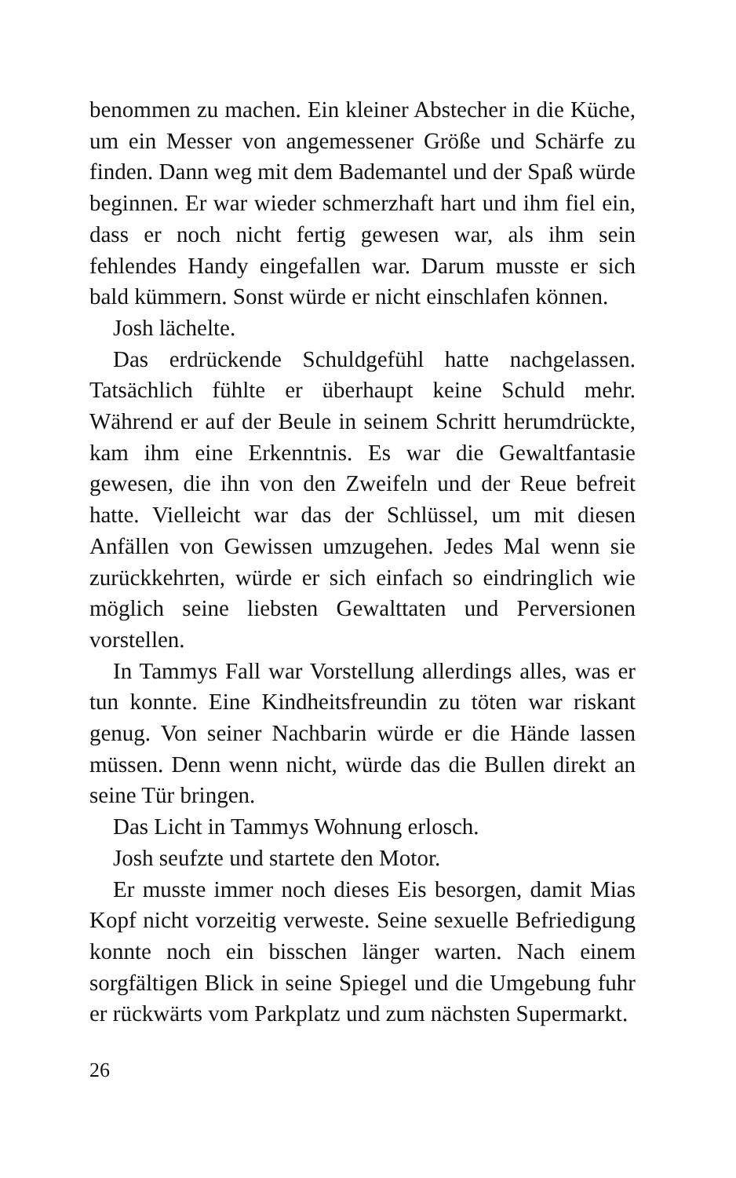benommen zu machen. Ein kleiner Abstecher in die Küche, um ein Messer von angemessener Größe und Schärfe zu finden. Dann weg mit dem Bademantel und der Spaß würde beginnen. Er war wieder schmerzhaft hart und ihm fiel ein, dass er noch nicht fertig gewesen war, als ihm sein fehlendes Handy eingefallen war. Darum musste er sich bald kümmern. Sonst würde er nicht einschlafen können.
Josh lächelte.
Das erdrückende Schuldgefühl hatte nachgelassen. Tatsächlich fühlte er überhaupt keine Schuld mehr. Während er auf der Beule in seinem Schritt herum­drückte, kam ihm eine Erkenntnis. Es war die Gewalt­fantasie gewesen, die ihn von den Zweifeln und der Reue befreit hatte. Vielleicht war das der Schlüssel, um mit diesen Anfällen von Gewissen umzugehen. Jedes Mal wenn sie zurückkehrten, würde er sich einfach so eindringlich wie möglich seine liebsten Gewalttaten und Perversionen vorstellen.
In Tammys Fall war Vorstellung allerdings alles, was er tun konnte. Eine Kindheitsfreundin zu töten war ris­kant genug. Von seiner Nachbarin würde er die Hände lassen müssen. Denn wenn nicht, würde das die Bullen direkt an seine Tür bringen.
Das Licht in Tammys Wohnung erlosch.
Josh seufzte und startete den Motor.
Er musste immer noch dieses Eis besorgen, damit Mias Kopf nicht vorzeitig verweste. Seine sexuelle Befriedigung konnte noch ein bisschen länger warten. Nach einem sorgfältigen Blick in seine Spiegel und die Umgebung fuhr er rückwärts vom Parkplatz und zum nächsten Supermarkt.
26